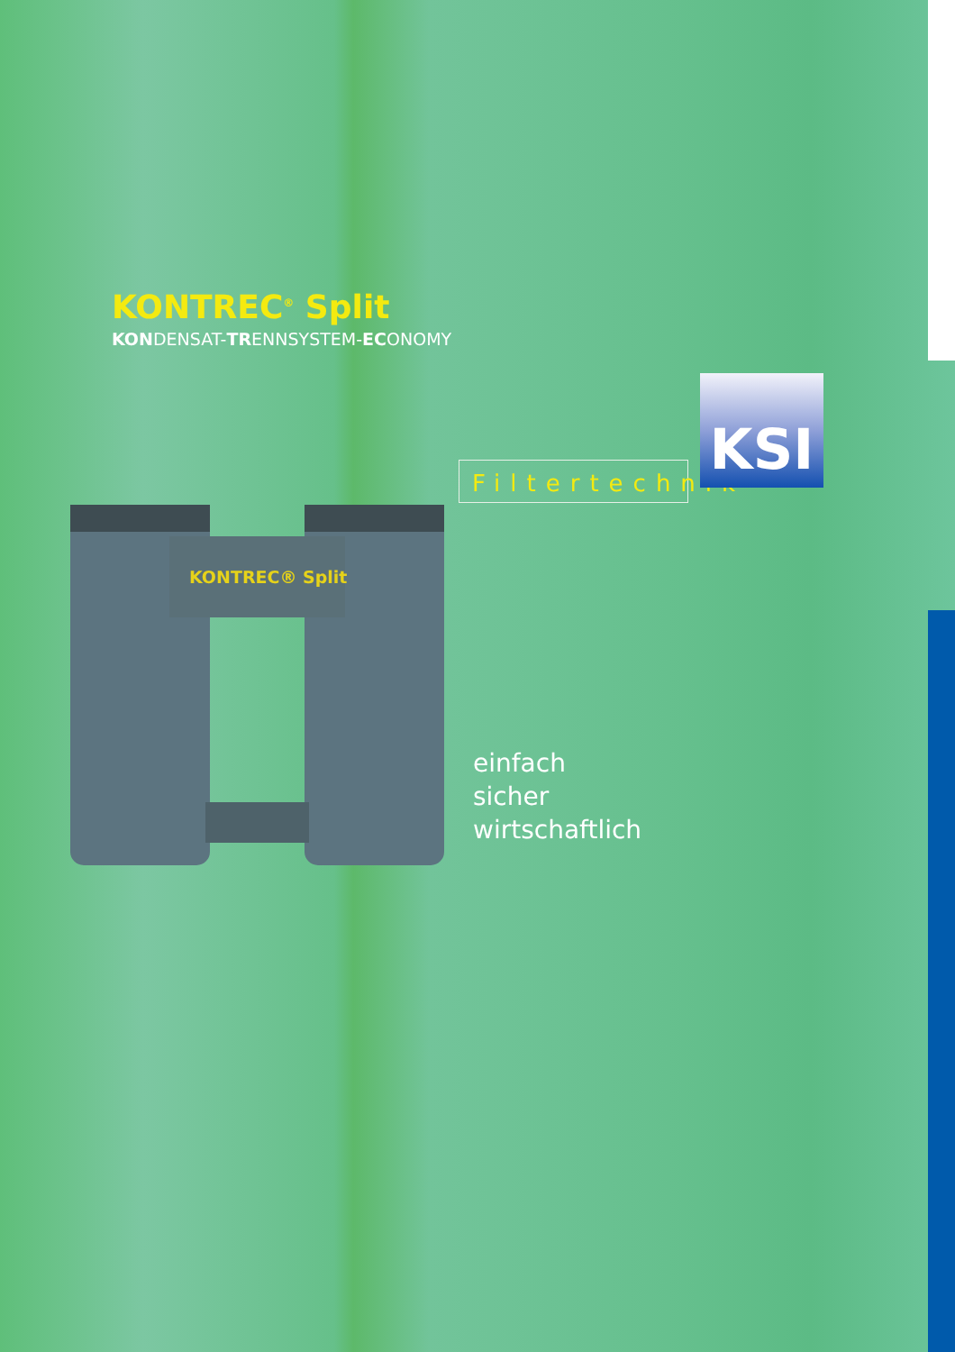KONTREC<sup>®</sup> Split
KONDENSAT-TRENNSYSTEM-ECONOMY
Filtertechnik
KSI
KONTREC® Split
einfach
sicher
wirtschaftlich